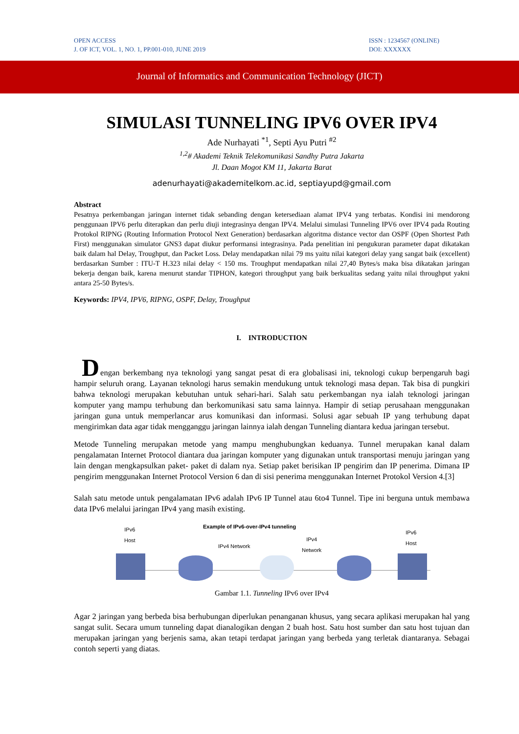OPEN ACCESS
J. OF ICT, VOL. 1, NO. 1, PP.001-010, JUNE 2019
ISSN : 1234567 (ONLINE)
DOI: XXXXXX
Journal of Informatics and Communication Technology (JICT)
SIMULASI TUNNELING IPV6 OVER IPV4
Ade Nurhayati <sup>*1</sup>, Septi Ayu Putri <sup>#2</sup>
<sup>1,2</sup># Akademi Teknik Telekomunikasi Sandhy Putra Jakarta
Jl. Daan Mogot KM 11, Jakarta Barat
adenurhayati@akademitelkom.ac.id, septiayupd@gmail.com
Abstract
Pesatnya perkembangan jaringan internet tidak sebanding dengan ketersediaan alamat IPV4 yang terbatas. Kondisi ini mendorong penggunaan IPV6 perlu diterapkan dan perlu diuji integrasinya dengan IPV4. Melalui simulasi Tunneling IPV6 over IPV4 pada Routing Protokol RIPNG (Routing Information Protocol Next Generation) berdasarkan algoritma distance vector dan OSPF (Open Shortest Path First) menggunakan simulator GNS3 dapat diukur performansi integrasinya. Pada penelitian ini pengukuran parameter dapat dikatakan baik dalam hal Delay, Troughput, dan Packet Loss. Delay mendapatkan nilai 79 ms yaitu nilai kategori delay yang sangat baik (excellent) berdasarkan Sumber : ITU-T H.323 nilai delay < 150 ms. Troughput mendapatkan nilai 27,40 Bytes/s maka bisa dikatakan jaringan bekerja dengan baik, karena menurut standar TIPHON, kategori throughput yang baik berkualitas sedang yaitu nilai throughput yakni antara 25-50 Bytes/s.
Keywords: IPV4, IPV6, RIPNG, OSPF, Delay, Troughput
I. INTRODUCTION
D
engan berkembang nya teknologi yang sangat pesat di era globalisasi ini, teknologi cukup berpengaruh bagi hampir seluruh orang. Layanan teknologi harus semakin mendukung untuk teknologi masa depan. Tak bisa di pungkiri bahwa teknologi merupakan kebutuhan untuk sehari-hari. Salah satu perkembangan nya ialah teknologi jaringan komputer yang mampu terhubung dan berkomunikasi satu sama lainnya. Hampir di setiap perusahaan menggunakan jaringan guna untuk memperlancar arus komunikasi dan informasi. Solusi agar sebuah IP yang terhubung dapat mengirimkan data agar tidak mengganggu jaringan lainnya ialah dengan Tunneling diantara kedua jaringan tersebut.
Metode Tunneling merupakan metode yang mampu menghubungkan keduanya. Tunnel merupakan kanal dalam pengalamatan Internet Protocol diantara dua jaringan komputer yang digunakan untuk transportasi menuju jaringan yang lain dengan mengkapsulkan paket- paket di dalam nya. Setiap paket berisikan IP pengirim dan IP penerima. Dimana IP pengirim menggunakan Internet Protocol Version 6 dan di sisi penerima menggunakan Internet Protokol Version 4.[3]
Salah satu metode untuk pengalamatan IPv6 adalah IPv6 IP Tunnel atau 6to4 Tunnel. Tipe ini berguna untuk membawa data IPv6 melalui jaringan IPv4 yang masih existing.
Example of IPv6-over-IPv4 tunneling IPv6
Host
IPv4 Network
IPv4
Network
IPv6
Host
Gambar 1.1. Tunneling IPv6 over IPv4
Agar 2 jaringan yang berbeda bisa berhubungan diperlukan penanganan khusus, yang secara aplikasi merupakan hal yang sangat sulit. Secara umum tunneling dapat dianalogikan dengan 2 buah host. Satu host sumber dan satu host tujuan dan merupakan jaringan yang berjenis sama, akan tetapi terdapat jaringan yang berbeda yang terletak diantaranya. Sebagai contoh seperti yang diatas.